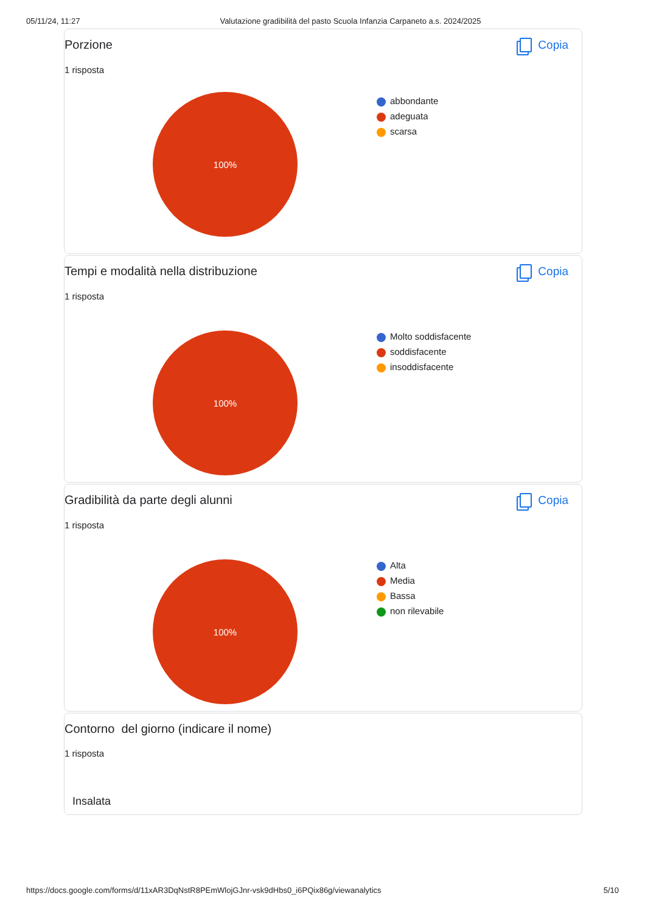05/11/24, 11:27 Valutazione gradibilità del pasto Scuola Infanzia Carpaneto a.s. 2024/2025
Porzione Copia
1 risposta
100%
abbondante
adeguata
scarsa
Tempi e modalità nella distribuzione Copia
1 risposta
100%
Molto soddisfacente
soddisfacente
insoddisfacente
Gradibilità da parte degli alunni Copia
1 risposta
100%
Alta
Media
Bassa
non rilevabile
Contorno del giorno (indicare il nome)
1 risposta
Insalata
https://docs.google.com/forms/d/11xAR3DqNstR8PEmWlojGJnr-vsk9dHbs0_i6PQix86g/viewanalytics 5/10